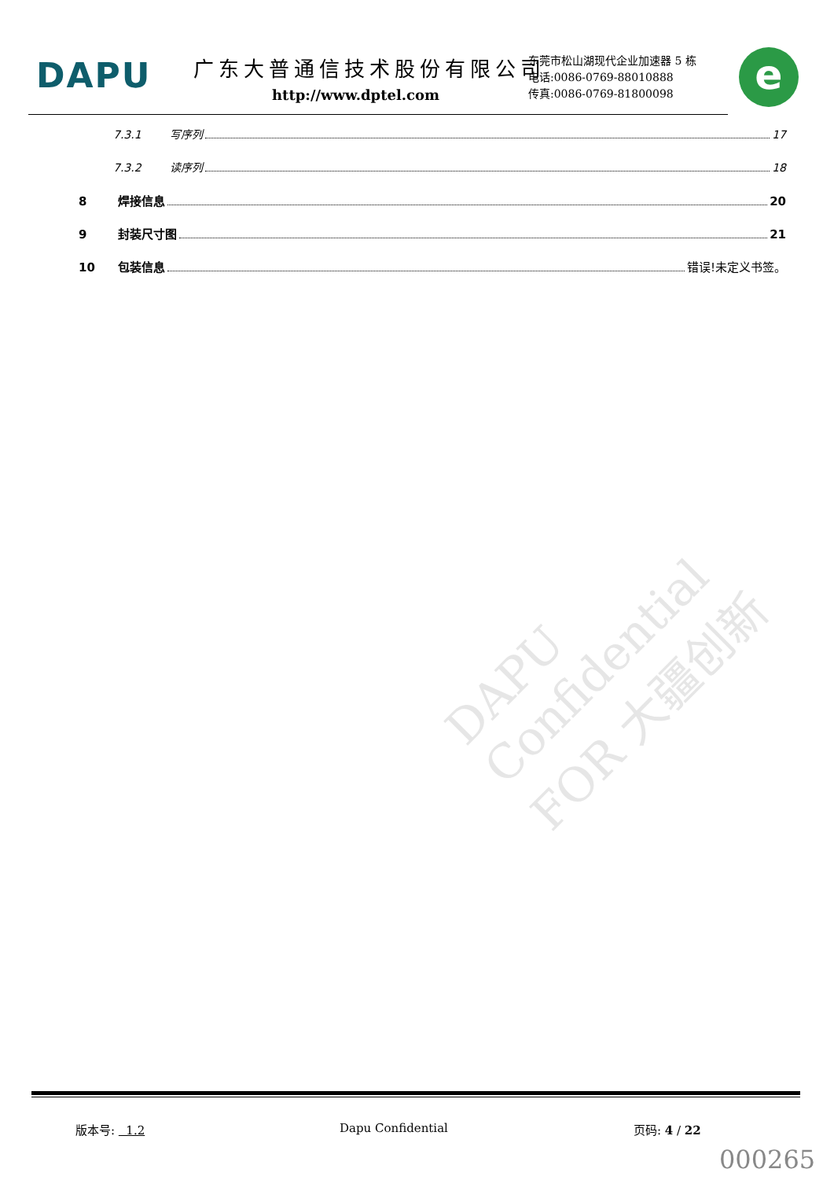DAPU 广东大普通信技术股份有限公司
http://www.dptel.com
东莞市松山湖现代企业加速器 5 栋
电话:0086-0769-88010888
传真:0086-0769-81800098
e
7.3.1 写序列 17
7.3.2 读序列 18
8 焊接信息 20
9 封装尺寸图 21
10 包装信息 错误!未定义书签。
DAPU Confidential FOR 大疆创新
版本号: 1.2 Dapu Confidential 页码: 4 / 22
000265